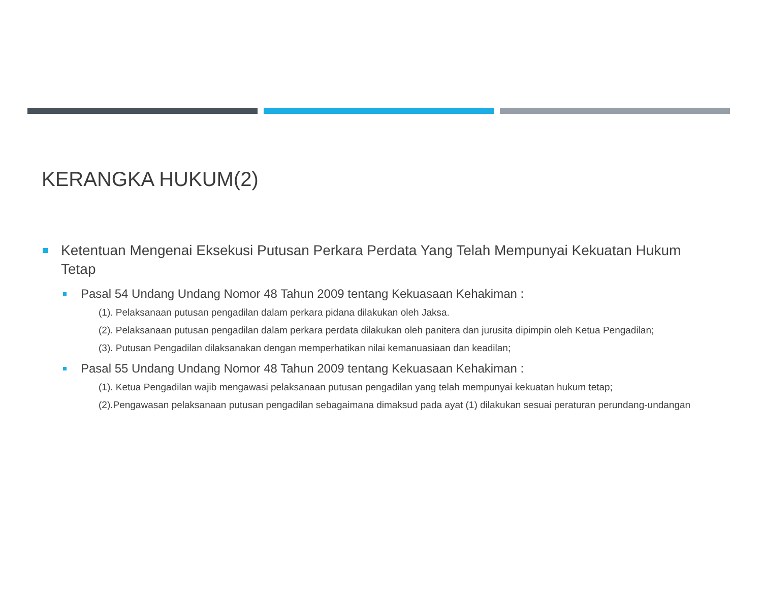KERANGKA HUKUM(2)
Ketentuan Mengenai Eksekusi Putusan Perkara Perdata Yang Telah Mempunyai Kekuatan Hukum Tetap
Pasal 54 Undang Undang Nomor 48 Tahun 2009 tentang Kekuasaan Kehakiman :
(1). Pelaksanaan putusan pengadilan dalam perkara pidana dilakukan oleh Jaksa.
(2). Pelaksanaan putusan pengadilan dalam perkara perdata dilakukan oleh panitera dan jurusita dipimpin oleh Ketua Pengadilan;
(3). Putusan Pengadilan dilaksanakan dengan memperhatikan nilai kemanuasiaan dan keadilan;
Pasal 55 Undang Undang Nomor 48 Tahun 2009 tentang Kekuasaan Kehakiman :
(1). Ketua Pengadilan wajib mengawasi pelaksanaan putusan pengadilan yang telah mempunyai kekuatan hukum tetap;
(2).Pengawasan pelaksanaan putusan pengadilan sebagaimana dimaksud pada ayat (1) dilakukan sesuai peraturan perundang-undangan